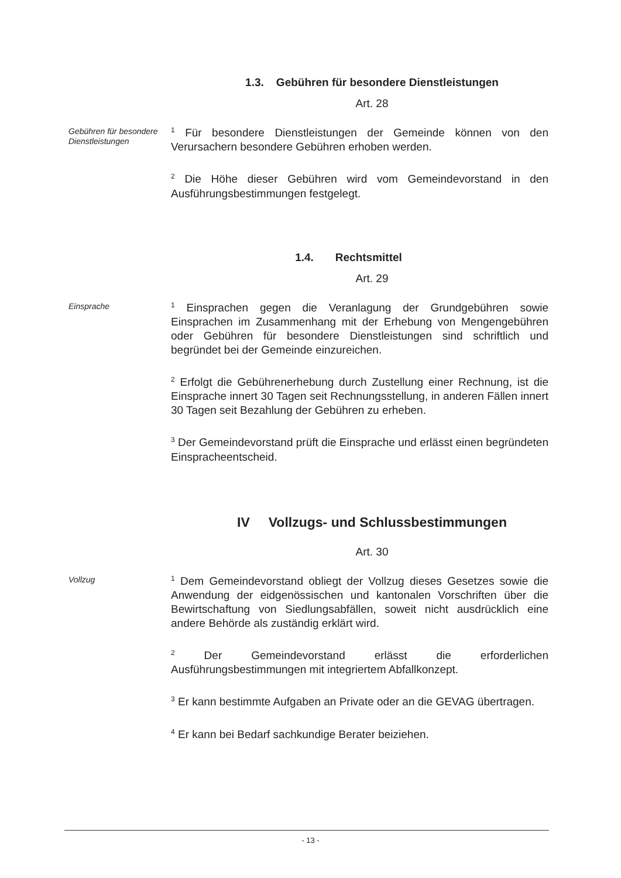1.3. Gebühren für besondere Dienstleistungen
Art. 28
Gebühren für besondere Dienstleistungen
<sup>1</sup> Für besondere Dienstleistungen der Gemeinde können von den Verursachern besondere Gebühren erhoben werden.
<sup>2</sup> Die Höhe dieser Gebühren wird vom Gemeindevorstand in den Ausführungsbestimmungen festgelegt.
1.4. Rechtsmittel
Art. 29
Einsprache
<sup>1</sup> Einsprachen gegen die Veranlagung der Grundgebühren sowie Einsprachen im Zusammenhang mit der Erhebung von Mengengebühren oder Gebühren für besondere Dienstleistungen sind schriftlich und begründet bei der Gemeinde einzureichen.
<sup>2</sup> Erfolgt die Gebührenerhebung durch Zustellung einer Rechnung, ist die Einsprache innert 30 Tagen seit Rechnungsstellung, in anderen Fällen innert 30 Tagen seit Bezahlung der Gebühren zu erheben.
<sup>3</sup> Der Gemeindevorstand prüft die Einsprache und erlässt einen begründeten Einspracheentscheid.
IV Vollzugs- und Schlussbestimmungen
Art. 30
Vollzug
<sup>1</sup> Dem Gemeindevorstand obliegt der Vollzug dieses Gesetzes sowie die Anwendung der eidgenössischen und kantonalen Vorschriften über die Bewirtschaftung von Siedlungsabfällen, soweit nicht ausdrücklich eine andere Behörde als zuständig erklärt wird.
<sup>2</sup> Der Gemeindevorstand erlässt die erforderlichen Ausführungsbestimmungen mit integriertem Abfallkonzept.
<sup>3</sup> Er kann bestimmte Aufgaben an Private oder an die GEVAG übertragen.
<sup>4</sup> Er kann bei Bedarf sachkundige Berater beiziehen.
- 13 -